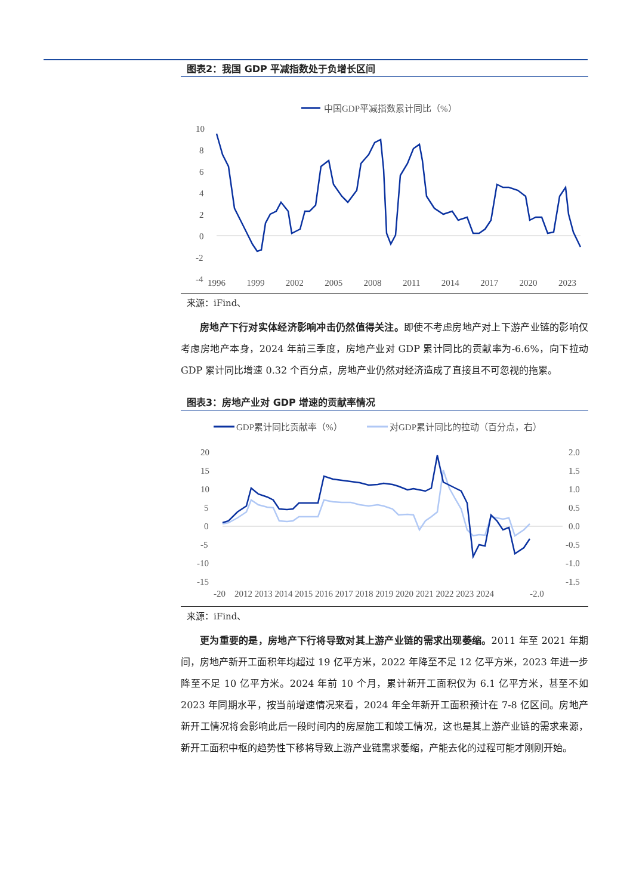图表2：我国 GDP 平减指数处于负增长区间
中国GDP平减指数累计同比（%）
10
8
6
4
2
0
-2
-4
1996 1999 2002 2005 2008 2011 2014 2017 2020 2023
来源：iFind、
房地产下行对实体经济影响冲击仍然值得关注。即使不考虑房地产对上下游产业链的影响仅考虑房地产本身，2024 年前三季度，房地产业对 GDP 累计同比的贡献率为-6.6%，向下拉动 GDP 累计同比增速 0.32 个百分点，房地产业仍然对经济造成了直接且不可忽视的拖累。
图表3：房地产业对 GDP 增速的贡献率情况
GDP累计同比贡献率（%）
对GDP累计同比的拉动（百分点，右）
20
15
10
5
0
-5
-10
-15
2.0
1.5
1.0
0.5
0.0
-0.5
-1.0
-1.5
-20 2012 2013 2014 2015 2016 2017 2018 2019 2020 2021 2022 2023 2024 -2.0
来源：iFind、
更为重要的是，房地产下行将导致对其上游产业链的需求出现萎缩。2011 年至 2021 年期间，房地产新开工面积年均超过 19 亿平方米，2022 年降至不足 12 亿平方米，2023 年进一步降至不足 10 亿平方米。2024 年前 10 个月，累计新开工面积仅为 6.1 亿平方米，甚至不如 2023 年同期水平，按当前增速情况来看，2024 年全年新开工面积预计在 7-8 亿区间。房地产新开工情况将会影响此后一段时间内的房屋施工和竣工情况，这也是其上游产业链的需求来源，新开工面积中枢的趋势性下移将导致上游产业链需求萎缩，产能去化的过程可能才刚刚开始。